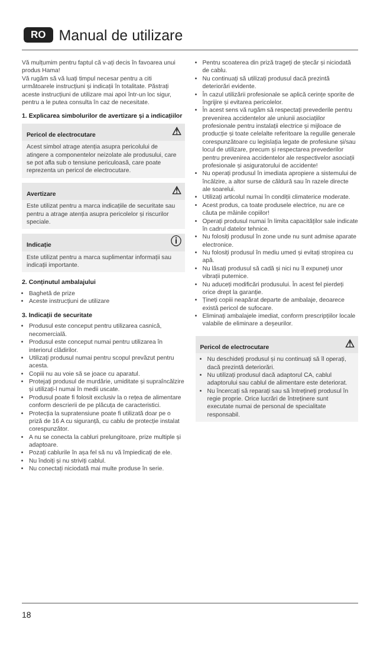RO Manual de utilizare
Vă mulțumim pentru faptul că v-ați decis în favoarea unui produs Hama!
Vă rugăm să vă luați timpul necesar pentru a citi următoarele instrucțiuni și indicații în totalitate. Păstrați aceste instrucțiuni de utilizare mai apoi într-un loc sigur, pentru a le putea consulta în caz de necesitate.
1. Explicarea simbolurilor de avertizare și a indicațiilor
Pericol de electrocutare ⚠
Acest simbol atrage atenția asupra pericolului de atingere a componentelor neizolate ale produsului, care se pot afla sub o tensiune periculoasă, care poate reprezenta un pericol de electrocutare.
Avertizare ⚠
Este utilizat pentru a marca indicațiile de securitate sau pentru a atrage atenția asupra pericolelor și riscurilor speciale.
Indicație ⓘ
Este utilizat pentru a marca suplimentar informații sau indicații importante.
2. Conținutul ambalajului
Baghetă de prize
Aceste instrucțiuni de utilizare
3. Indicații de securitate
Produsul este conceput pentru utilizarea casnică, necomercială.
Produsul este conceput numai pentru utilizarea în interiorul clădirilor.
Utilizați produsul numai pentru scopul prevăzut pentru acesta.
Copiii nu au voie să se joace cu aparatul.
Protejați produsul de murdărie, umiditate și supraîncălzire și utilizați-l numai în medii uscate.
Produsul poate fi folosit exclusiv la o rețea de alimentare conform descrierii de pe plăcuța de caracteristici.
Protecția la supratensiune poate fi utilizată doar pe o priză de 16 A cu siguranță, cu cablu de protecție instalat corespunzător.
A nu se conecta la cabluri prelungitoare, prize multiple și adaptoare.
Pozați cablurile în așa fel să nu vă împiedicați de ele.
Nu îndoiți și nu striviți cablul.
Nu conectați niciodată mai multe produse în serie.
Pentru scoaterea din priză trageți de ștecăr și niciodată de cablu.
Nu continuați să utilizați produsul dacă prezintă deteriorări evidente.
În cazul utilizării profesionale se aplică cerințe sporite de îngrijire și evitarea pericolelor.
În acest sens vă rugăm să respectați prevederile pentru prevenirea accidentelor ale uniunii asociațiilor profesionale pentru instalații electrice și mijloace de producție și toate celelalte referitoare la regulile generale corespunzătoare cu legislația legate de profesiune și/sau locul de utilizare, precum și respectarea prevederilor pentru prevenirea accidentelor ale respectivelor asociații profesionale și asiguratorului de accidente!
Nu operați produsul în imediata apropiere a sistemului de încălzire, a altor surse de căldură sau în razele directe ale soarelui.
Utilizați articolul numai în condiții climaterice moderate.
Acest produs, ca toate produsele electrice, nu are ce căuta pe mâinile copiilor!
Operați produsul numai în limita capacităților sale indicate în cadrul datelor tehnice.
Nu folosiți produsul în zone unde nu sunt admise aparate electronice.
Nu folosiți produsul în mediu umed și evitați stropirea cu apă.
Nu lăsați produsul să cadă și nici nu îl expuneți unor vibrații puternice.
Nu aduceți modificări produsului. În acest fel pierdeți orice drept la garanție.
Țineți copiii neapărat departe de ambalaje, deoarece există pericol de sufocare.
Eliminați ambalajele imediat, conform prescripțiilor locale valabile de eliminare a deșeurilor.
Pericol de electrocutare ⚠
Nu deschideți produsul și nu continuați să îl operați, dacă prezintă deteriorări.
Nu utilizați produsul dacă adaptorul CA, cablul adaptorului sau cablul de alimentare este deteriorat.
Nu încercați să reparați sau să întrețineți produsul în regie proprie. Orice lucrări de întreținere sunt executate numai de personal de specialitate responsabil.
18